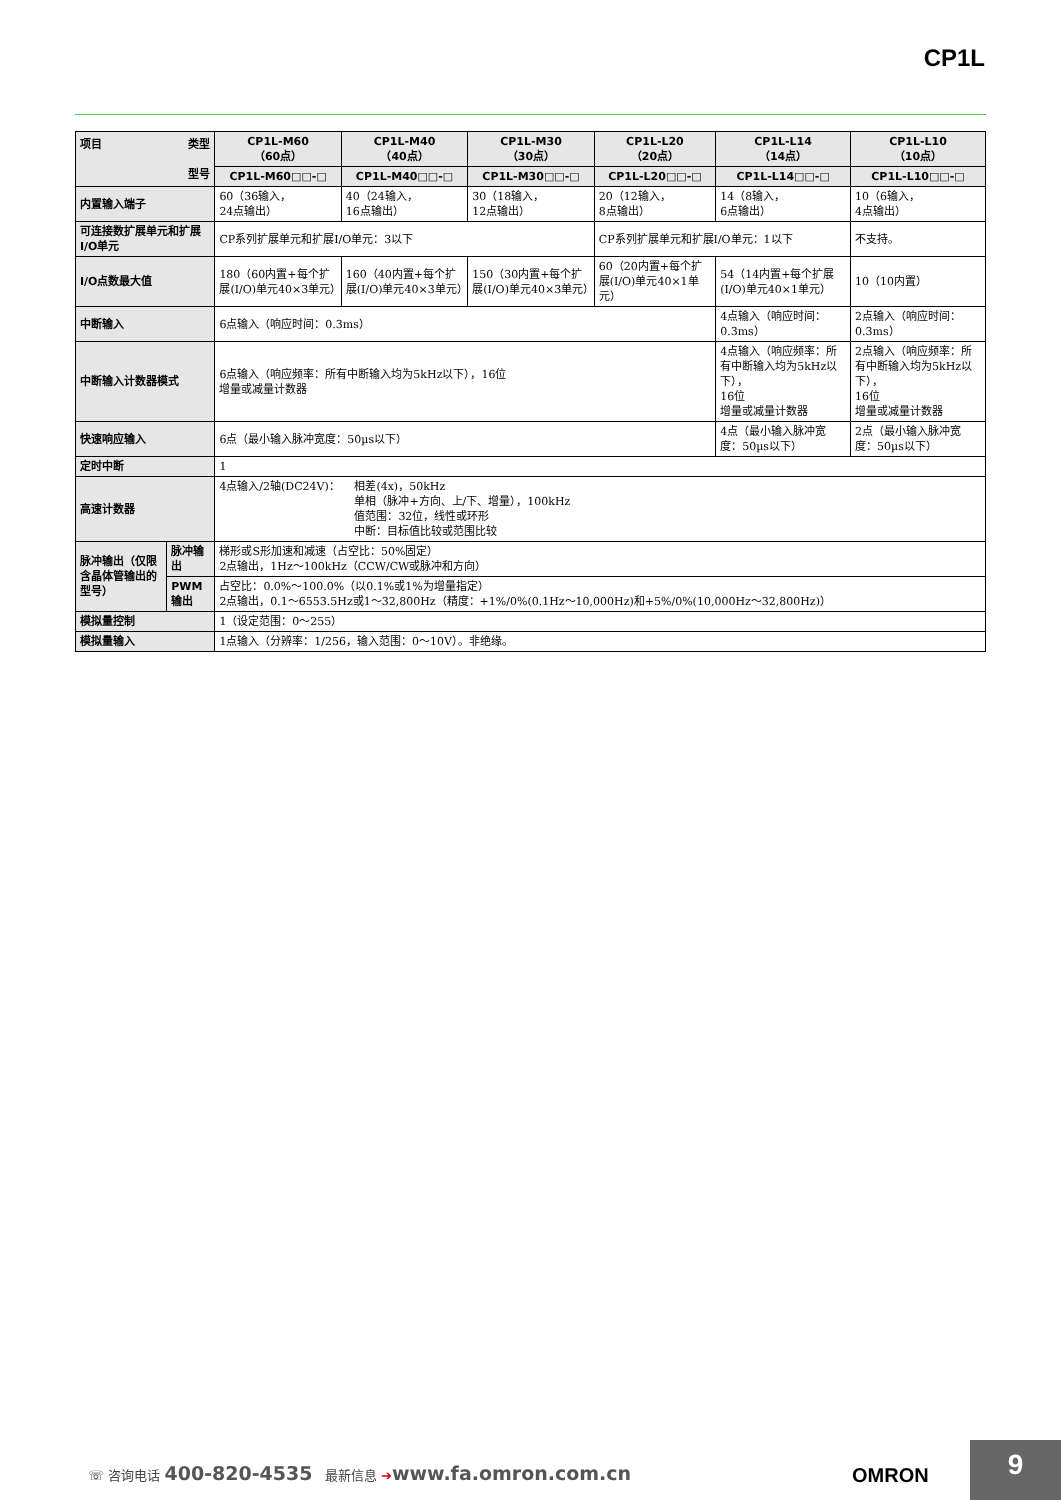CP1L
| 项目 类型 型号 | | CP1L-M60 （60点） | CP1L-M40 （40点） | CP1L-M30 （30点） | CP1L-L20 （20点） | CP1L-L14 （14点） | CP1L-L10 （10点） |
| --- | --- | --- | --- | --- | --- | --- | --- |
| | | CP1L-M60□□-□ | CP1L-M40□□-□ | CP1L-M30□□-□ | CP1L-L20□□-□ | CP1L-L14□□-□ | CP1L-L10□□-□ |
| 内置输入端子 | | 60（36输入， 24点输出） | 40（24输入， 16点输出） | 30（18输入， 12点输出） | 20（12输入， 8点输出） | 14（8输入， 6点输出） | 10（6输入， 4点输出） |
| 可连接数扩展单元和扩展I/O单元 | | CP系列扩展单元和扩展I/O单元：3以下 | | | CP系列扩展单元和扩展I/O单元：1以下 | | 不支持。 |
| I/O点数最大值 | | 180（60内置+每个扩展(I/O)单元40×3单元） | 160（40内置+每个扩展(I/O)单元40×3单元） | 150（30内置+每个扩展(I/O)单元40×3单元） | 60（20内置+每个扩展(I/O)单元40×1单元） | 54（14内置+每个扩展(I/O)单元40×1单元） | 10（10内置） |
| 中断输入 | | 6点输入（响应时间：0.3ms） | | | | 4点输入（响应时间：0.3ms） | 2点输入（响应时间：0.3ms） |
| 中断输入计数器模式 | | 6点输入（响应频率：所有中断输入均为5kHz以下），16位 增量或减量计数器 | | | | 4点输入（响应频率：所有中断输入均为5kHz以下）， 16位 增量或减量计数器 | 2点输入（响应频率：所有中断输入均为5kHz以下）， 16位 增量或减量计数器 |
| 快速响应输入 | | 6点（最小输入脉冲宽度：50µs以下） | | | | 4点（最小输入脉冲宽度：50µs以下） | 2点（最小输入脉冲宽度：50µs以下） |
| 定时中断 | | 1 | | | | | |
| 高速计数器 | | 4点输入/2轴(DC24V)： 相差(4x)，50kHz 单相（脉冲+方向、上/下、增量），100kHz 值范围：32位，线性或环形 中断：目标值比较或范围比较 | | | | | |
| 脉冲输出（仅限含晶体管输出的型号） | 脉冲输出 | 梯形或S形加速和减速（占空比：50%固定） 2点输出，1Hz～100kHz（CCW/CW或脉冲和方向） | | | | | |
| | PWM输出 | 占空比：0.0%～100.0%（以0.1%或1%为增量指定） 2点输出，0.1～6553.5Hz或1～32,800Hz（精度：+1%/0%(0.1Hz～10,000Hz)和+5%/0%(10,000Hz～32,800Hz)） | | | | | |
| 模拟量控制 | | 1（设定范围：0～255） | | | | | |
| 模拟量输入 | | 1点输入（分辨率：1/256，输入范围：0～10V）。非绝缘。 | | | | | |
☏ 咨询电话 400-820-4535 最新信息 ➔www.fa.omron.com.cn
OMRON
9